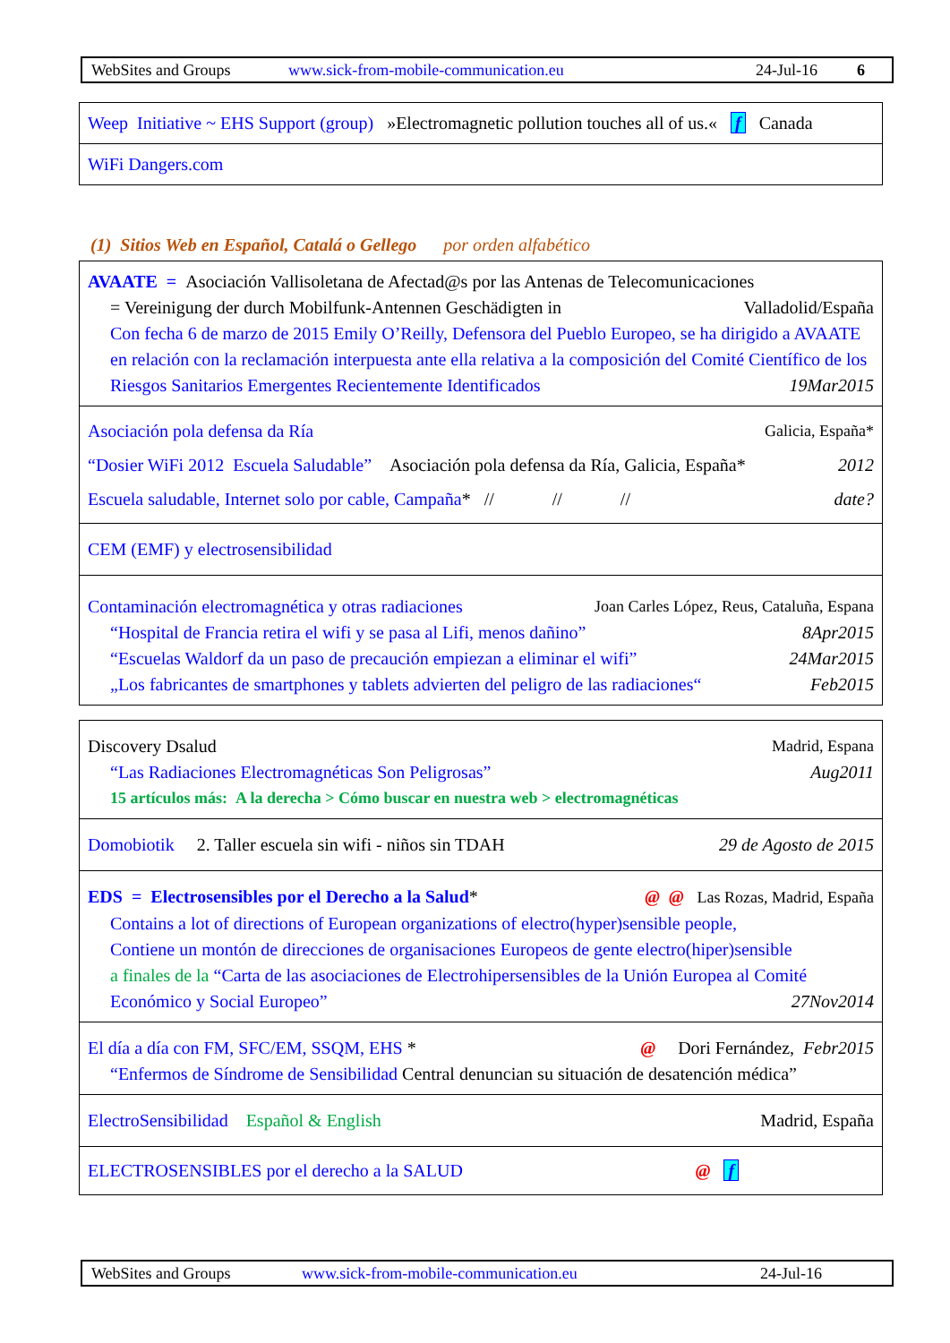WebSites and Groups www.sick-from-mobile-communication.eu 24-Jul-16 6
| Weep Initiative ~ EHS Support (group) »Electromagnetic pollution touches all of us.« f Canada |
| WiFi Dangers.com |
(1) Sitios Web en Español, Catalá o Gellego por orden alfabético
| AVAATE = Asociación Vallisoletana de Afectad@s por las Antenas de Telecomunicaciones = Vereinigung der durch Mobilfunk-Antennen Geschädigten in Valladolid/España Con fecha 6 de marzo de 2015 Emily O’Reilly, Defensora del Pueblo Europeo, se ha dirigido a AVAATE en relación con la reclamación interpuesta ante ella relativa a la composición del Comité Científico de los Riesgos Sanitarios Emergentes Recientemente Identificados 19Mar2015 |
| Asociación pola defensa da Ría Galicia, España* “Dosier WiFi 2012 Escuela Saludable” Asociación pola defensa da Ría, Galicia, España* 2012 Escuela saludable, Internet solo por cable, Campaña * // // // date? |
| CEM (EMF) y electrosensibilidad |
| Contaminación electromagnética y otras radiaciones Joan Carles López, Reus, Cataluña, Espana “Hospital de Francia retira el wifi y se pasa al Lifi, menos dañino” 8Apr2015 “Escuelas Waldorf da un paso de precaución empiezan a eliminar el wifi” 24Mar2015 „Los fabricantes de smartphones y tablets advierten del peligro de las radiaciones“ Feb2015 |
| Discovery Dsalud Madrid, Espana “Las Radiaciones Electromagnéticas Son Peligrosas” Aug2011 15 artículos más: A la derecha > Cómo buscar en nuestra web > electromagnéticas |
| Domobiotik 2. Taller escuela sin wifi - niños sin TDAH 29 de Agosto de 2015 |
| EDS = Electrosensibles por el Derecho a la Salud * @ @ Las Rozas, Madrid, España Contains a lot of directions of European organizations of electro(hyper)sensible people, Contiene un montón de direcciones de organisaciones Europeos de gente electro(hiper)sensible a finales de la “Carta de las asociaciones de Electrohipersensibles de la Unión Europea al Comité Económico y Social Europeo” 27Nov2014 |
| El día a día con FM, SFC/EM, SSQM, EHS * @ Dori Fernández, Febr2015 “Enfermos de Síndrome de Sensibilidad Central denuncian su situación de desatención médica” |
| ElectroSensibilidad Español & English Madrid, España |
| ELECTROSENSIBLES por el derecho a la SALUD @ f |
WebSites and Groups www.sick-from-mobile-communication.eu 24-Jul-16